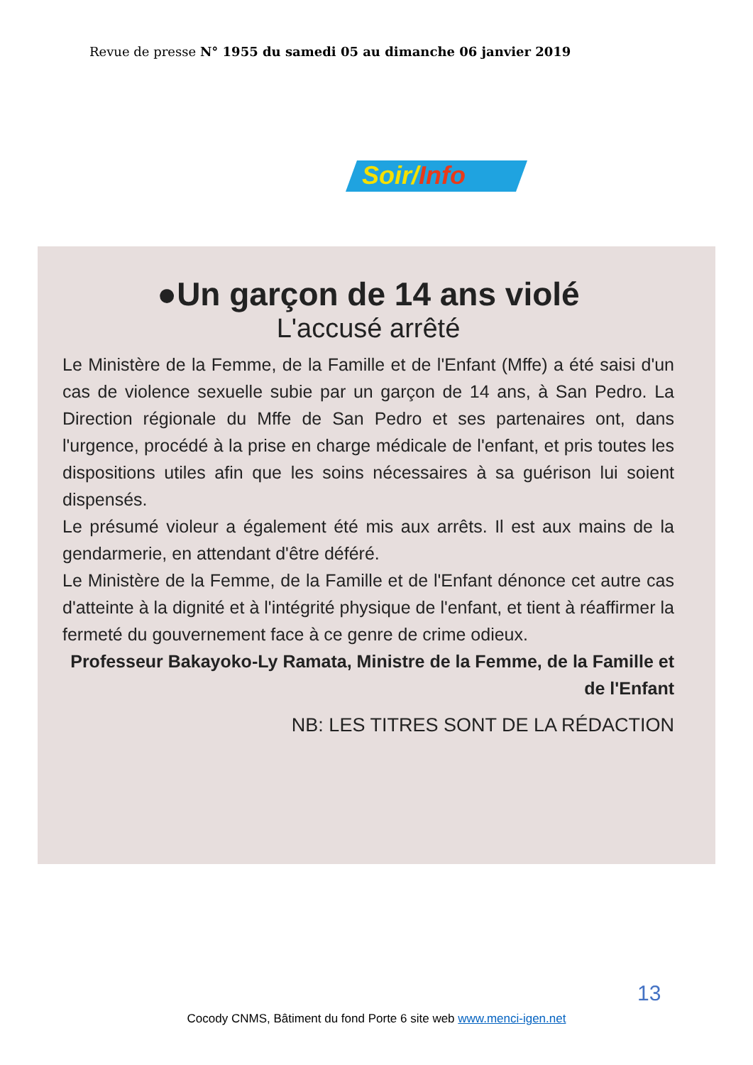Revue de presse N° 1955 du samedi 05 au dimanche 06 janvier 2019
Soir/Info
●Un garçon de 14 ans violé
L'accusé arrêté
Le Ministère de la Femme, de la Famille et de l'Enfant (Mffe) a été saisi d'un cas de violence sexuelle subie par un garçon de 14 ans, à San Pedro. La Direction régionale du Mffe de San Pedro et ses partenaires ont, dans l'urgence, procédé à la prise en charge médicale de l'enfant, et pris toutes les dispositions utiles afin que les soins nécessaires à sa guérison lui soient dispensés.
Le présumé violeur a également été mis aux arrêts. Il est aux mains de la gendarmerie, en attendant d'être déféré.
Le Ministère de la Femme, de la Famille et de l'Enfant dénonce cet autre cas d'atteinte à la dignité et à l'intégrité physique de l'enfant, et tient à réaffirmer la fermeté du gouvernement face à ce genre de crime odieux.
Professeur Bakayoko-Ly Ramata, Ministre de la Femme, de la Famille et de l'Enfant
NB: LES TITRES SONT DE LA RÉDACTION
13
Cocody CNMS, Bâtiment du fond Porte 6 site web www.menci-igen.net